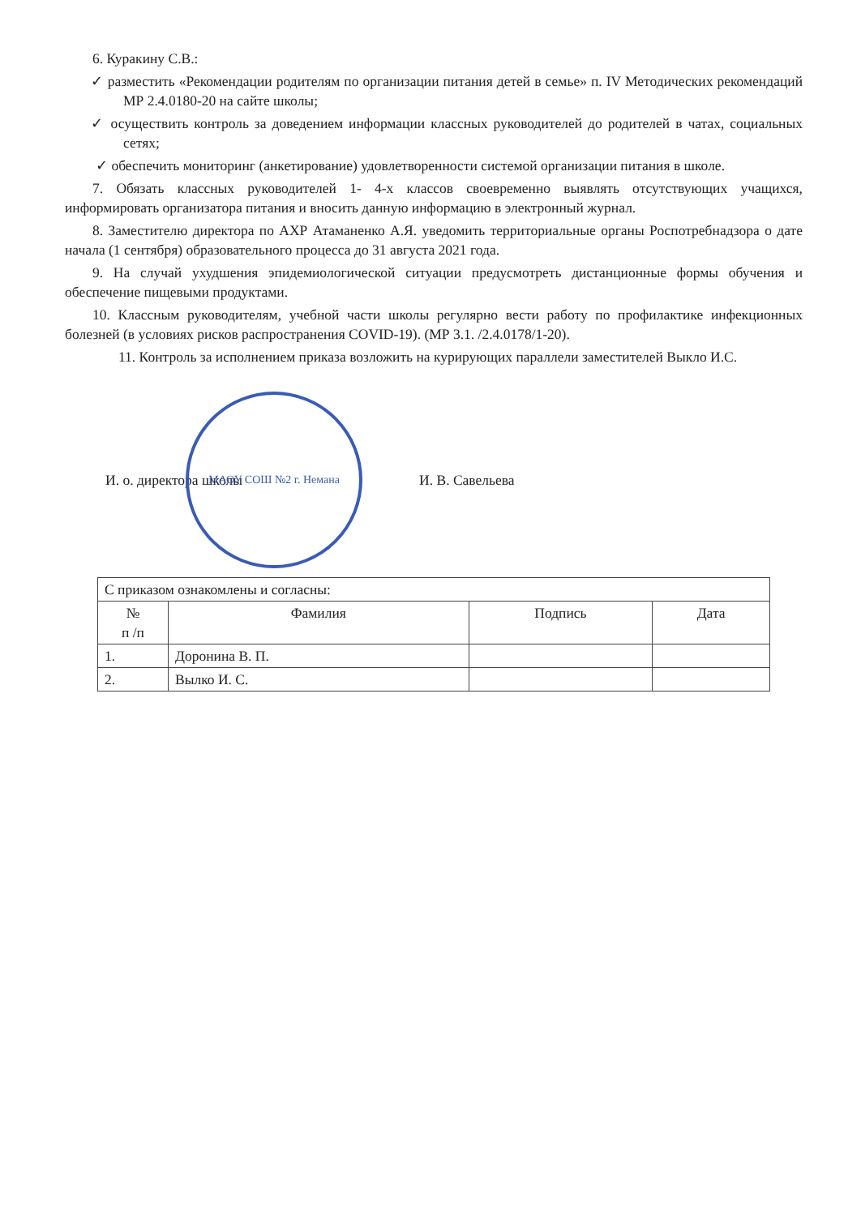6. Куракину С.В.:
✓ разместить «Рекомендации родителям по организации питания детей в семье» п. IV Методических рекомендаций МР 2.4.0180-20 на сайте школы;
✓ осуществить контроль за доведением информации классных руководителей до родителей в чатах, социальных сетях;
✓ обеспечить мониторинг (анкетирование) удовлетворенности системой организации питания в школе.
7. Обязать классных руководителей 1- 4-х классов своевременно выявлять отсутствующих учащихся, информировать организатора питания и вносить данную информацию в электронный журнал.
8. Заместителю директора по АХР Атаманенко А.Я. уведомить территориальные органы Роспотребнадзора о дате начала (1 сентября) образовательного процесса до 31 августа 2021 года.
9. На случай ухудшения эпидемиологической ситуации предусмотреть дистанционные формы обучения и обеспечение пищевыми продуктами.
10. Классным руководителям, учебной части школы регулярно вести работу по профилактике инфекционных болезней (в условиях рисков распространения COVID-19). (МР 3.1. /2.4.0178/1-20).
11. Контроль за исполнением приказа возложить на курирующих параллели заместителей Выкло И.С.
И. о. директора школы
МАОУ СОШ №2 г. Немана
И. В. Савельева
| С приказом ознакомлены и согласны: | | | |
| № п /п | Фамилия | Подпись | Дата |
| 1. | Доронина В. П. | | |
| 2. | Вылко И. С. | | |